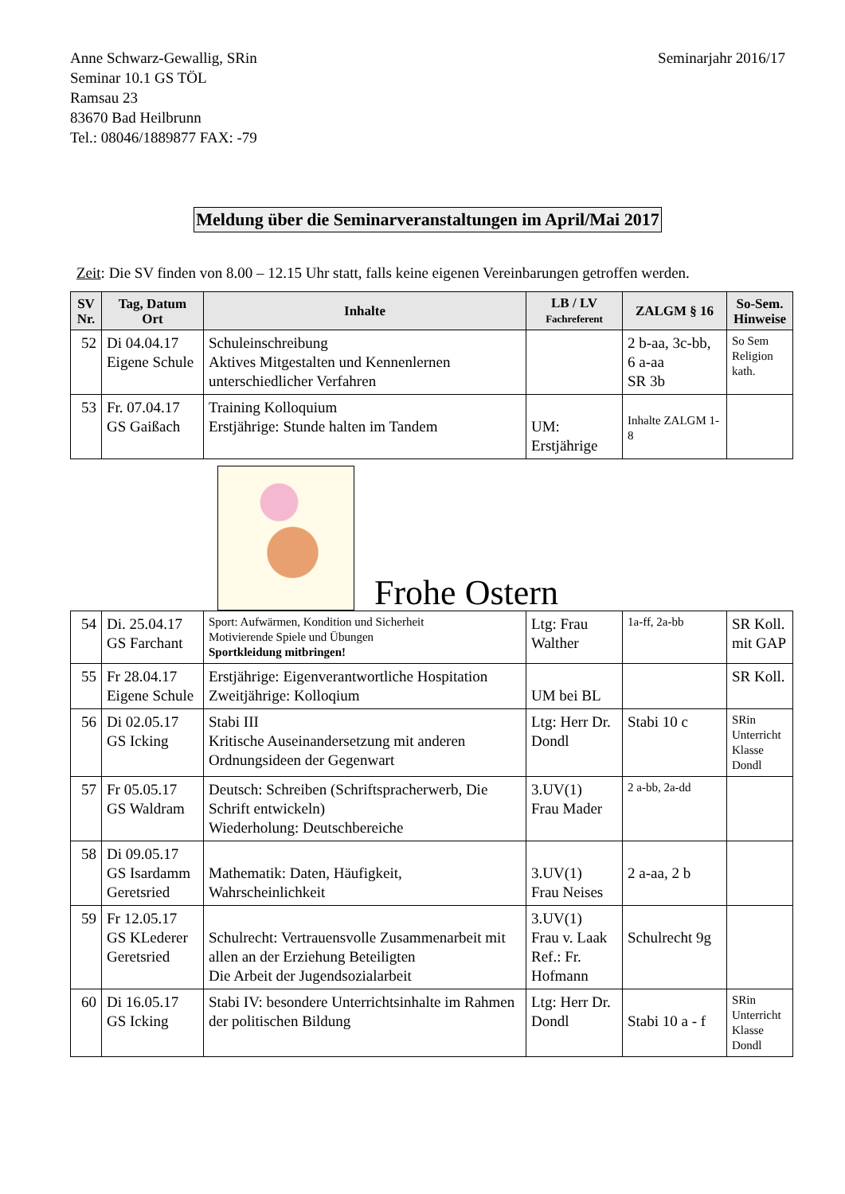Anne Schwarz-Gewallig, SRin
Seminar 10.1 GS TÖL
Ramsau 23
83670 Bad Heilbrunn
Tel.: 08046/1889877 FAX: -79
Seminarjahr 2016/17
Meldung über die Seminarveranstaltungen im April/Mai 2017
Zeit: Die SV finden von 8.00 – 12.15 Uhr statt, falls keine eigenen Vereinbarungen getroffen werden.
| SV Nr. | Tag, Datum Ort | Inhalte | LB / LV Fachreferent | ZALGM § 16 | So-Sem. Hinweise |
| --- | --- | --- | --- | --- | --- |
| 52 | Di 04.04.17 Eigene Schule | Schuleinschreibung Aktives Mitgestalten und Kennenlernen unterschiedlicher Verfahren | | 2 b-aa, 3c-bb, 6 a-aa SR 3b | So Sem Religion kath. |
| 53 | Fr. 07.04.17 GS Gaißach | Training Kolloquium Erstjährige: Stunde halten im Tandem | UM: Erstjährige | Inhalte ZALGM 1-8 | |
Frohe Ostern
| 54 | Di. 25.04.17 GS Farchant | Sport: Aufwärmen, Kondition und Sicherheit Motivierende Spiele und Übungen Sportkleidung mitbringen! | Ltg: Frau Walther | 1a-ff, 2a-bb | SR Koll. mit GAP |
| 55 | Fr 28.04.17 Eigene Schule | Erstjährige: Eigenverantwortliche Hospitation Zweitjährige: Kolloqium | UM bei BL | | SR Koll. |
| 56 | Di 02.05.17 GS Icking | Stabi III Kritische Auseinandersetzung mit anderen Ordnungsideen der Gegenwart | Ltg: Herr Dr. Dondl | Stabi 10 c | SRin Unterricht Klasse Dondl |
| 57 | Fr 05.05.17 GS Waldram | Deutsch: Schreiben (Schriftspracherwerb, Die Schrift entwickeln) Wiederholung: Deutschbereiche | 3.UV(1) Frau Mader | 2 a-bb, 2a-dd | |
| 58 | Di 09.05.17 GS Isardamm Geretsried | Mathematik: Daten, Häufigkeit, Wahrscheinlichkeit | 3.UV(1) Frau Neises | 2 a-aa, 2 b | |
| 59 | Fr 12.05.17 GS KLederer Geretsried | Schulrecht: Vertrauensvolle Zusammenarbeit mit allen an der Erziehung Beteiligten Die Arbeit der Jugendsozialarbeit | 3.UV(1) Frau v. Laak Ref.: Fr. Hofmann | Schulrecht 9g | |
| 60 | Di 16.05.17 GS Icking | Stabi IV: besondere Unterrichtsinhalte im Rahmen der politischen Bildung | Ltg: Herr Dr. Dondl | Stabi 10 a - f | SRin Unterricht Klasse Dondl |